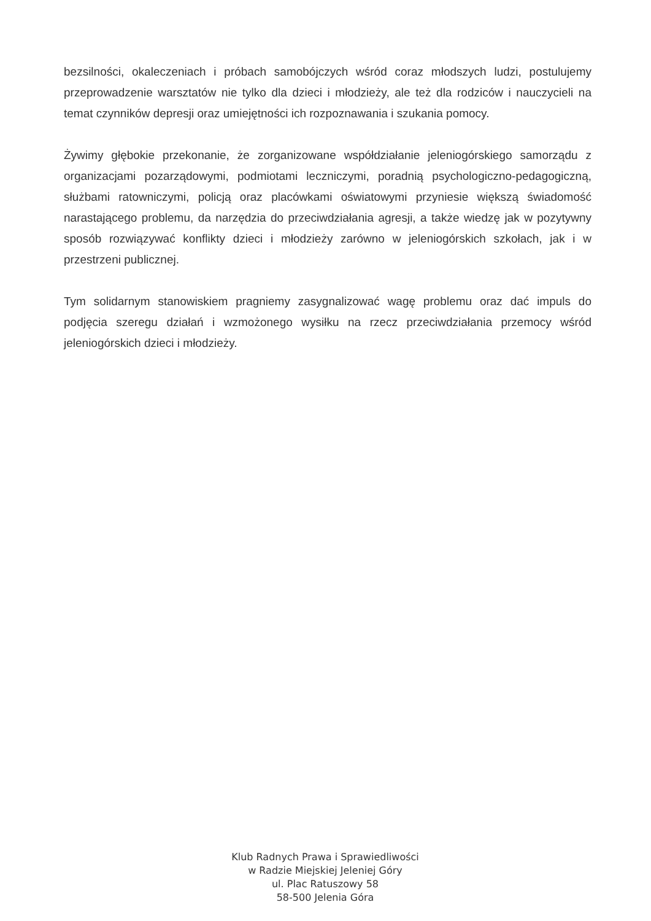bezsilności, okaleczeniach i próbach samobójczych wśród coraz młodszych ludzi, postulujemy przeprowadzenie warsztatów nie tylko dla dzieci i młodzieży, ale też dla rodziców i nauczycieli na temat czynników depresji oraz umiejętności ich rozpoznawania i szukania pomocy.
Żywimy głębokie przekonanie, że zorganizowane współdziałanie jeleniogórskiego samorządu z organizacjami pozarządowymi, podmiotami leczniczymi, poradnią psychologiczno-pedagogiczną, służbami ratowniczymi, policją oraz placówkami oświatowymi przyniesie większą świadomość narastającego problemu, da narzędzia do przeciwdziałania agresji, a także wiedzę jak w pozytywny sposób rozwiązywać konflikty dzieci i młodzieży zarówno w jeleniogórskich szkołach, jak i w przestrzeni publicznej.
Tym solidarnym stanowiskiem pragniemy zasygnalizować wagę problemu oraz dać impuls do podjęcia szeregu działań i wzmożonego wysiłku na rzecz przeciwdziałania przemocy wśród jeleniogórskich dzieci i młodzieży.
Klub Radnych Prawa i Sprawiedliwości
w Radzie Miejskiej Jeleniej Góry
ul. Plac Ratuszowy 58
58-500 Jelenia Góra